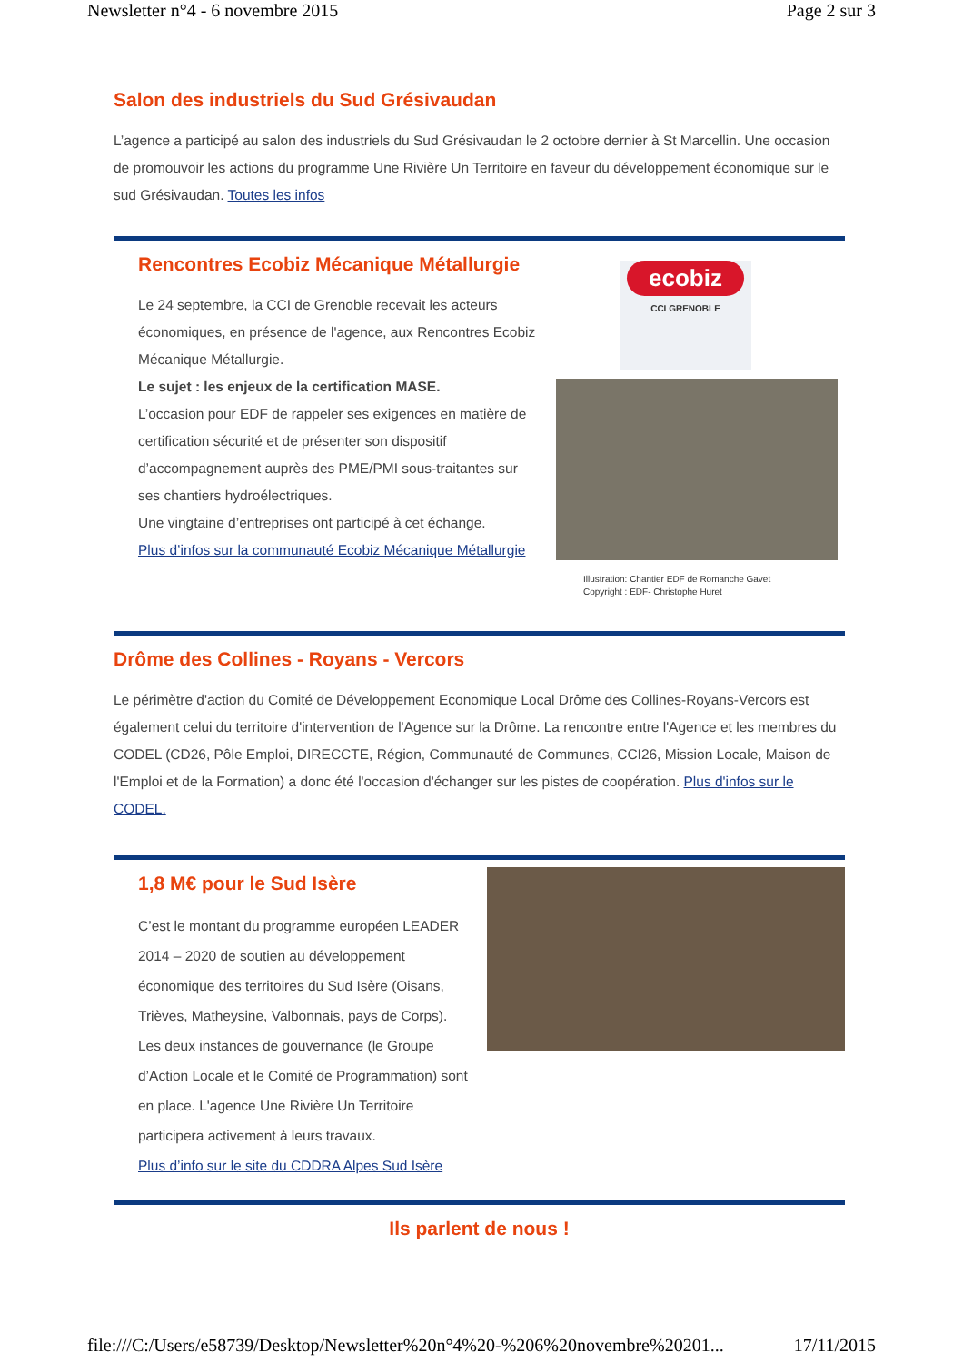Newsletter n°4 - 6 novembre 2015 Page 2 sur 3
Salon des industriels du Sud Grésivaudan
L’agence a participé au salon des industriels du Sud Grésivaudan le 2 octobre dernier à St Marcellin. Une occasion de promouvoir les actions du programme Une Rivière Un Territoire en faveur du développement économique sur le sud Grésivaudan. Toutes les infos
Rencontres Ecobiz Mécanique Métallurgie
Le 24 septembre, la CCI de Grenoble recevait les acteurs économiques, en présence de l'agence, aux Rencontres Ecobiz Mécanique Métallurgie.
Le sujet : les enjeux de la certification MASE.
L’occasion pour EDF de rappeler ses exigences en matière de certification sécurité et de présenter son dispositif d’accompagnement auprès des PME/PMI sous-traitantes sur ses chantiers hydroélectriques.
Une vingtaine d’entreprises ont participé à cet échange.
Plus d’infos sur la communauté Ecobiz Mécanique Métallurgie
ecobiz
CCI GRENOBLE
Illustration: Chantier EDF de Romanche Gavet
Copyright : EDF- Christophe Huret
Drôme des Collines - Royans - Vercors
Le périmètre d'action du Comité de Développement Economique Local Drôme des Collines-Royans-Vercors est également celui du territoire d'intervention de l'Agence sur la Drôme. La rencontre entre l'Agence et les membres du CODEL (CD26, Pôle Emploi, DIRECCTE, Région, Communauté de Communes, CCI26, Mission Locale, Maison de l'Emploi et de la Formation) a donc été l'occasion d'échanger sur les pistes de coopération. Plus d'infos sur le CODEL.
1,8 M€ pour le Sud Isère
C’est le montant du programme européen LEADER 2014 – 2020 de soutien au développement économique des territoires du Sud Isère (Oisans, Trièves, Matheysine, Valbonnais, pays de Corps). Les deux instances de gouvernance (le Groupe d’Action Locale et le Comité de Programmation) sont en place. L'agence Une Rivière Un Territoire participera activement à leurs travaux.
Plus d’info sur le site du CDDRA Alpes Sud Isère
Ils parlent de nous !
file:///C:/Users/e58739/Desktop/Newsletter%20n°4%20-%206%20novembre%20201... 17/11/2015